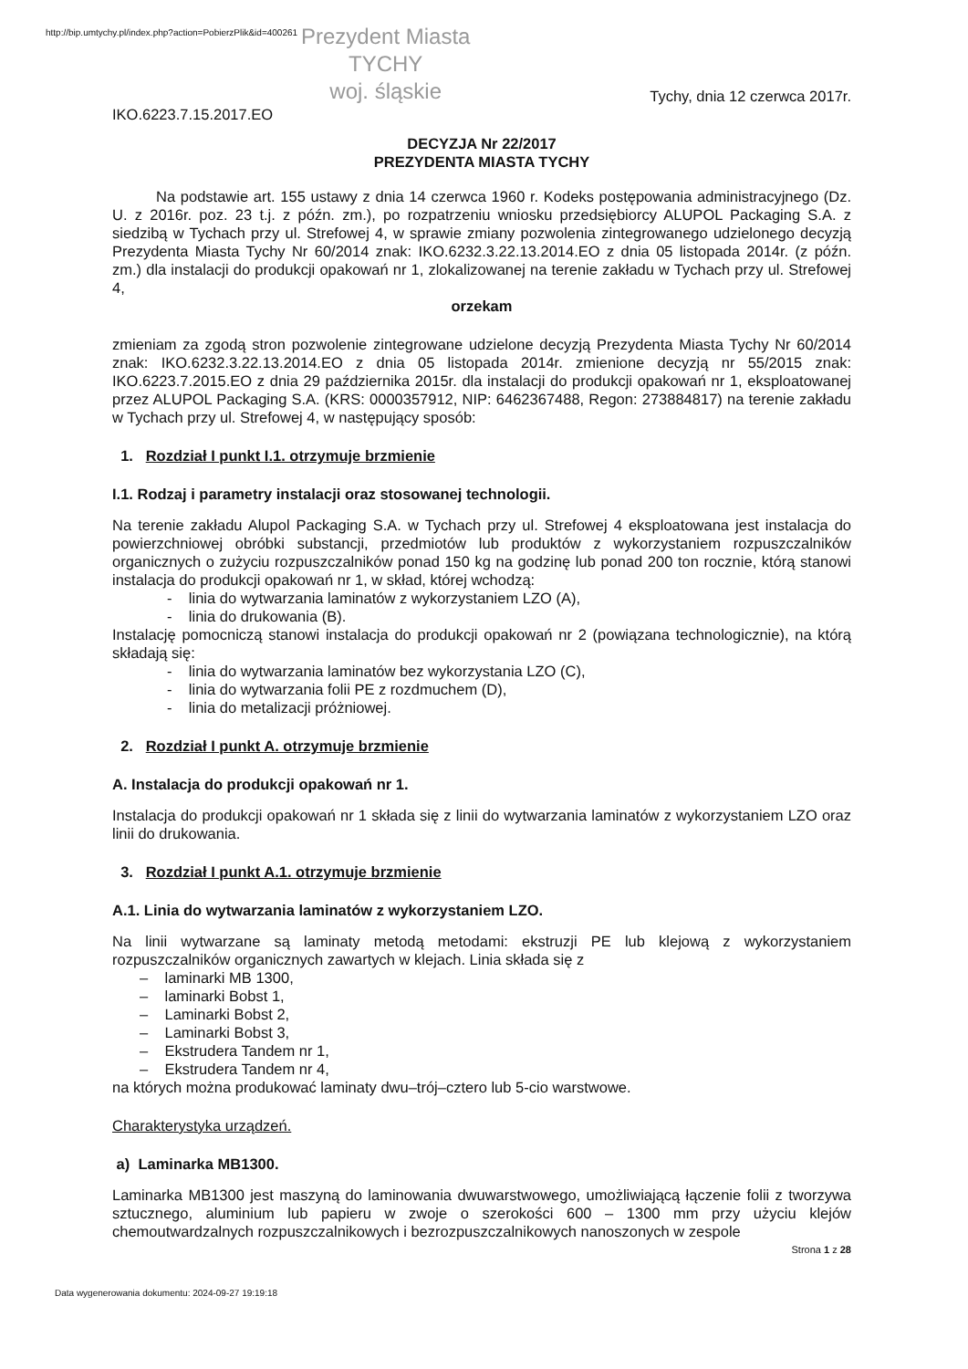http://bip.umtychy.pl/index.php?action=PobierzPlik&id=400261
Prezydent Miasta
TYCHY
woj. śląskie
IKO.6223.7.15.2017.EO Tychy, dnia 12 czerwca 2017r.
DECYZJA Nr 22/2017
PREZYDENTA MIASTA TYCHY
Na podstawie art. 155 ustawy z dnia 14 czerwca 1960 r. Kodeks postępowania administracyjnego (Dz. U. z 2016r. poz. 23 t.j. z późn. zm.), po rozpatrzeniu wniosku przedsiębiorcy ALUPOL Packaging S.A. z siedzibą w Tychach przy ul. Strefowej 4, w sprawie zmiany pozwolenia zintegrowanego udzielonego decyzją Prezydenta Miasta Tychy Nr 60/2014 znak: IKO.6232.3.22.13.2014.EO z dnia 05 listopada 2014r. (z późn. zm.) dla instalacji do produkcji opakowań nr 1, zlokalizowanej na terenie zakładu w Tychach przy ul. Strefowej 4,
orzekam
zmieniam za zgodą stron pozwolenie zintegrowane udzielone decyzją Prezydenta Miasta Tychy Nr 60/2014 znak: IKO.6232.3.22.13.2014.EO z dnia 05 listopada 2014r. zmienione decyzją nr 55/2015 znak: IKO.6223.7.2015.EO z dnia 29 października 2015r. dla instalacji do produkcji opakowań nr 1, eksploatowanej przez ALUPOL Packaging S.A. (KRS: 0000357912, NIP: 6462367488, Regon: 273884817) na terenie zakładu w Tychach przy ul. Strefowej 4, w następujący sposób:
1. Rozdział I punkt I.1. otrzymuje brzmienie
I.1. Rodzaj i parametry instalacji oraz stosowanej technologii.
Na terenie zakładu Alupol Packaging S.A. w Tychach przy ul. Strefowej 4 eksploatowana jest instalacja do powierzchniowej obróbki substancji, przedmiotów lub produktów z wykorzystaniem rozpuszczalników organicznych o zużyciu rozpuszczalników ponad 150 kg na godzinę lub ponad 200 ton rocznie, którą stanowi instalacja do produkcji opakowań nr 1, w skład, której wchodzą:
- linia do wytwarzania laminatów z wykorzystaniem LZO (A),
- linia do drukowania (B).
Instalację pomocniczą stanowi instalacja do produkcji opakowań nr 2 (powiązana technologicznie), na którą składają się:
- linia do wytwarzania laminatów bez wykorzystania LZO (C),
- linia do wytwarzania folii PE z rozdmuchem (D),
- linia do metalizacji próżniowej.
2. Rozdział I punkt A. otrzymuje brzmienie
A. Instalacja do produkcji opakowań nr 1.
Instalacja do produkcji opakowań nr 1 składa się z linii do wytwarzania laminatów z wykorzystaniem LZO oraz linii do drukowania.
3. Rozdział I punkt A.1. otrzymuje brzmienie
A.1. Linia do wytwarzania laminatów z wykorzystaniem LZO.
Na linii wytwarzane są laminaty metodą metodami: ekstruzji PE lub klejową z wykorzystaniem rozpuszczalników organicznych zawartych w klejach. Linia składa się z
– laminarki MB 1300,
– laminarki Bobst 1,
– Laminarki Bobst 2,
– Laminarki Bobst 3,
– Ekstrudera Tandem nr 1,
– Ekstrudera Tandem nr 4,
na których można produkować laminaty dwu–trój–cztero lub 5-cio warstwowe.
Charakterystyka urządzeń.
a) Laminarka MB1300.
Laminarka MB1300 jest maszyną do laminowania dwuwarstwowego, umożliwiającą łączenie folii z tworzywa sztucznego, aluminium lub papieru w zwoje o szerokości 600 – 1300 mm przy użyciu klejów chemoutwardzalnych rozpuszczalnikowych i bezrozpuszczalnikowych nanoszonych w zespole
Strona 1 z 28
Data wygenerowania dokumentu: 2024-09-27 19:19:18